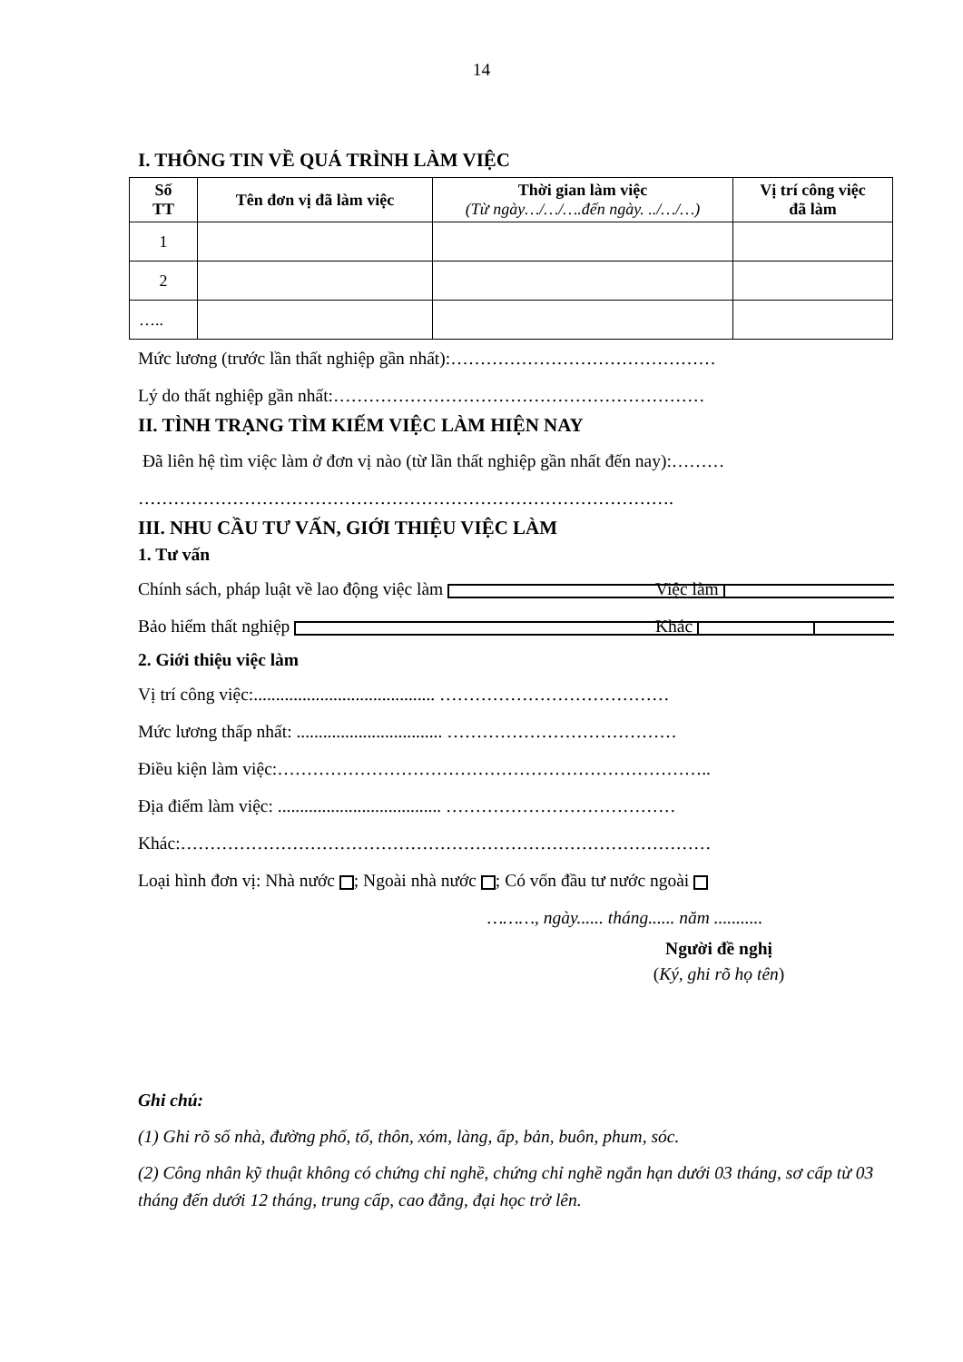14
I. THÔNG TIN VỀ QUÁ TRÌNH LÀM VIỆC
| Số TT | Tên đơn vị đã làm việc | Thời gian làm việc (Từ ngày…/…/….đến ngày. ../…/…) | Vị trí công việc đã làm |
| --- | --- | --- | --- |
| 1 | | | |
| 2 | | | |
| ….. | | | |
Mức lương (trước lần thất nghiệp gần nhất):………………………………………
Lý do thất nghiệp gần nhất:………………………………………………………
II. TÌNH TRẠNG TÌM KIẾM VIỆC LÀM HIỆN NAY
Đã liên hệ tìm việc làm ở đơn vị nào (từ lần thất nghiệp gần nhất đến nay):………
……………………………………………………………………………….
III. NHU CẦU TƯ VẤN, GIỚI THIỆU VIỆC LÀM
1. Tư vấn
Chính sách, pháp luật về lao động việc làm Việc làm
Bảo hiểm thất nghiệp Khác
2. Giới thiệu việc làm
Vị trí công việc:......................................... …………………………………
Mức lương thấp nhất: ................................. …………………………………
Điều kiện làm việc:………………………………………………………………..
Địa điểm làm việc: ..................................... …………………………………
Khác:………………………………………………………………………………
Loại hình đơn vị: Nhà nước ; Ngoài nhà nước ; Có vốn đầu tư nước ngoài
………, ngày...... tháng...... năm ...........
Người đề nghị
(Ký, ghi rõ họ tên)
Ghi chú:
(1) Ghi rõ số nhà, đường phố, tổ, thôn, xóm, làng, ấp, bản, buôn, phum, sóc.
(2) Công nhân kỹ thuật không có chứng chỉ nghề, chứng chỉ nghề ngắn hạn dưới 03 tháng, sơ cấp từ 03 tháng đến dưới 12 tháng, trung cấp, cao đẳng, đại học trở lên.